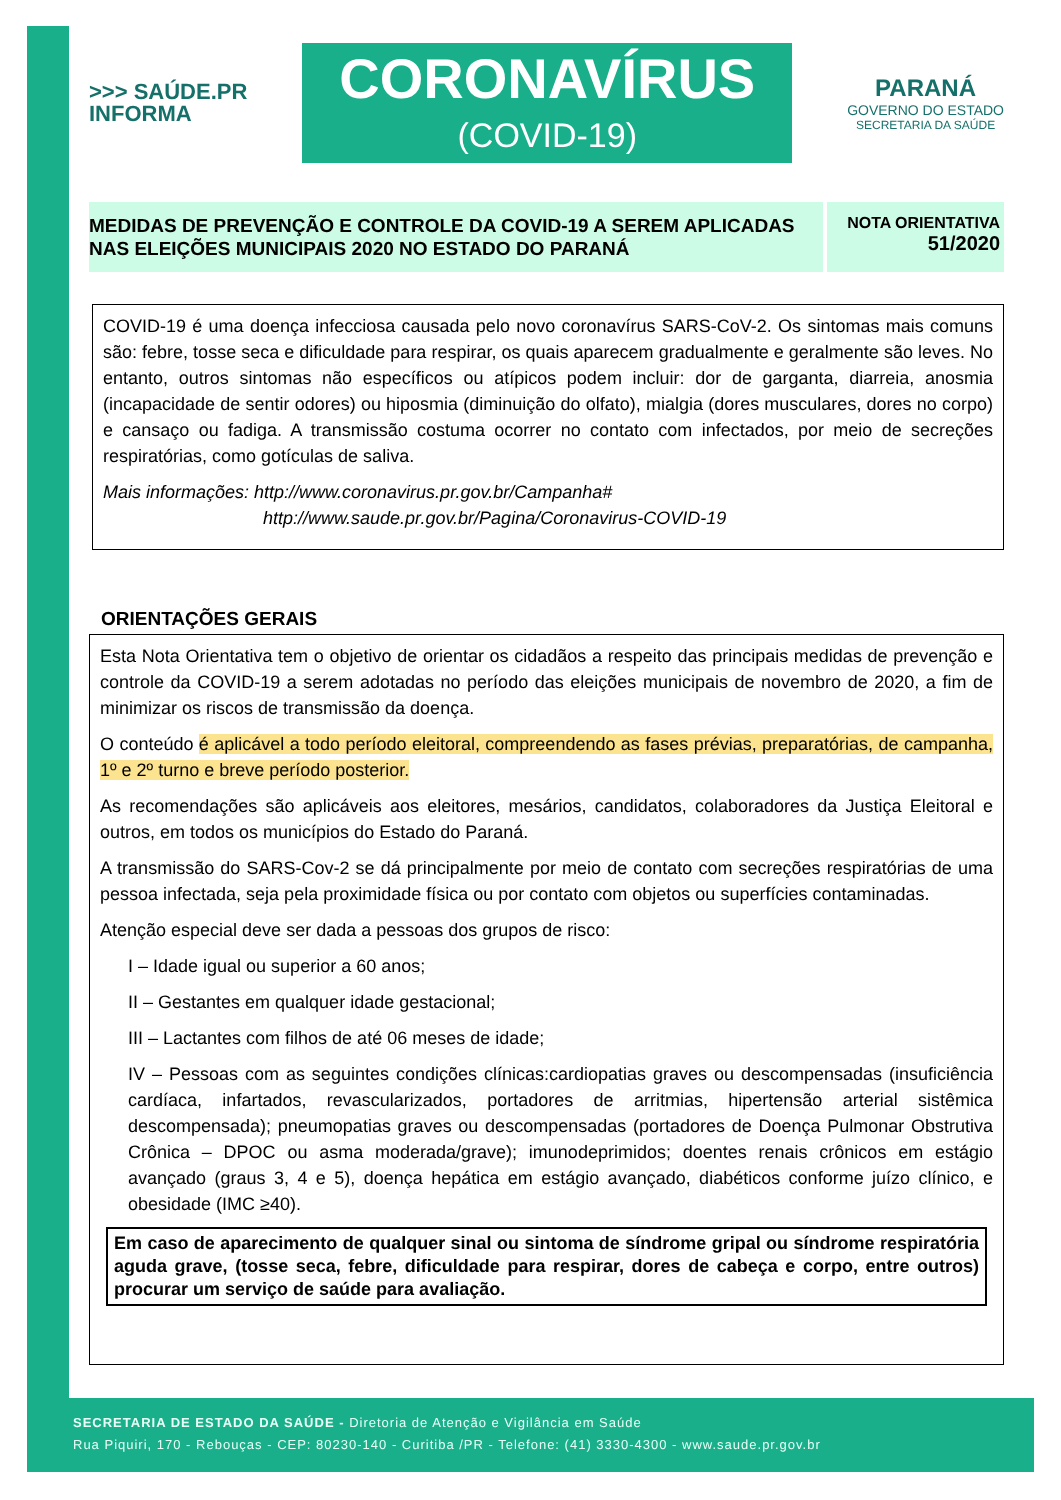>>> SAÚDE.PR
INFORMA
CORONAVÍRUS
(COVID-19)
PARANÁ
GOVERNO DO ESTADO
SECRETARIA DA SAÚDE
MEDIDAS DE PREVENÇÃO E CONTROLE DA COVID-19 A SEREM APLICADAS NAS ELEIÇÕES MUNICIPAIS 2020 NO ESTADO DO PARANÁ
NOTA ORIENTATIVA
51/2020
COVID-19 é uma doença infecciosa causada pelo novo coronavírus SARS-CoV-2. Os sintomas mais comuns são: febre, tosse seca e dificuldade para respirar, os quais aparecem gradualmente e geralmente são leves. No entanto, outros sintomas não específicos ou atípicos podem incluir: dor de garganta, diarreia, anosmia (incapacidade de sentir odores) ou hiposmia (diminuição do olfato), mialgia (dores musculares, dores no corpo) e cansaço ou fadiga. A transmissão costuma ocorrer no contato com infectados, por meio de secreções respiratórias, como gotículas de saliva.
Mais informações: http://www.coronavirus.pr.gov.br/Campanha#
http://www.saude.pr.gov.br/Pagina/Coronavirus-COVID-19
ORIENTAÇÕES GERAIS
Esta Nota Orientativa tem o objetivo de orientar os cidadãos a respeito das principais medidas de prevenção e controle da COVID-19 a serem adotadas no período das eleições municipais de novembro de 2020, a fim de minimizar os riscos de transmissão da doença.
O conteúdo é aplicável a todo período eleitoral, compreendendo as fases prévias, preparatórias, de campanha, 1º e 2º turno e breve período posterior.
As recomendações são aplicáveis aos eleitores, mesários, candidatos, colaboradores da Justiça Eleitoral e outros, em todos os municípios do Estado do Paraná.
A transmissão do SARS-Cov-2 se dá principalmente por meio de contato com secreções respiratórias de uma pessoa infectada, seja pela proximidade física ou por contato com objetos ou superfícies contaminadas.
Atenção especial deve ser dada a pessoas dos grupos de risco:
I – Idade igual ou superior a 60 anos;
II – Gestantes em qualquer idade gestacional;
III – Lactantes com filhos de até 06 meses de idade;
IV – Pessoas com as seguintes condições clínicas:cardiopatias graves ou descompensadas (insuficiência cardíaca, infartados, revascularizados, portadores de arritmias, hipertensão arterial sistêmica descompensada); pneumopatias graves ou descompensadas (portadores de Doença Pulmonar Obstrutiva Crônica – DPOC ou asma moderada/grave); imunodeprimidos; doentes renais crônicos em estágio avançado (graus 3, 4 e 5), doença hepática em estágio avançado, diabéticos conforme juízo clínico, e obesidade (IMC ≥40).
Em caso de aparecimento de qualquer sinal ou sintoma de síndrome gripal ou síndrome respiratória aguda grave, (tosse seca, febre, dificuldade para respirar, dores de cabeça e corpo, entre outros) procurar um serviço de saúde para avaliação.
SECRETARIA DE ESTADO DA SAÚDE - Diretoria de Atenção e Vigilância em Saúde
Rua Piquiri, 170 - Rebouças - CEP: 80230-140 - Curitiba /PR - Telefone: (41) 3330-4300 - www.saude.pr.gov.br